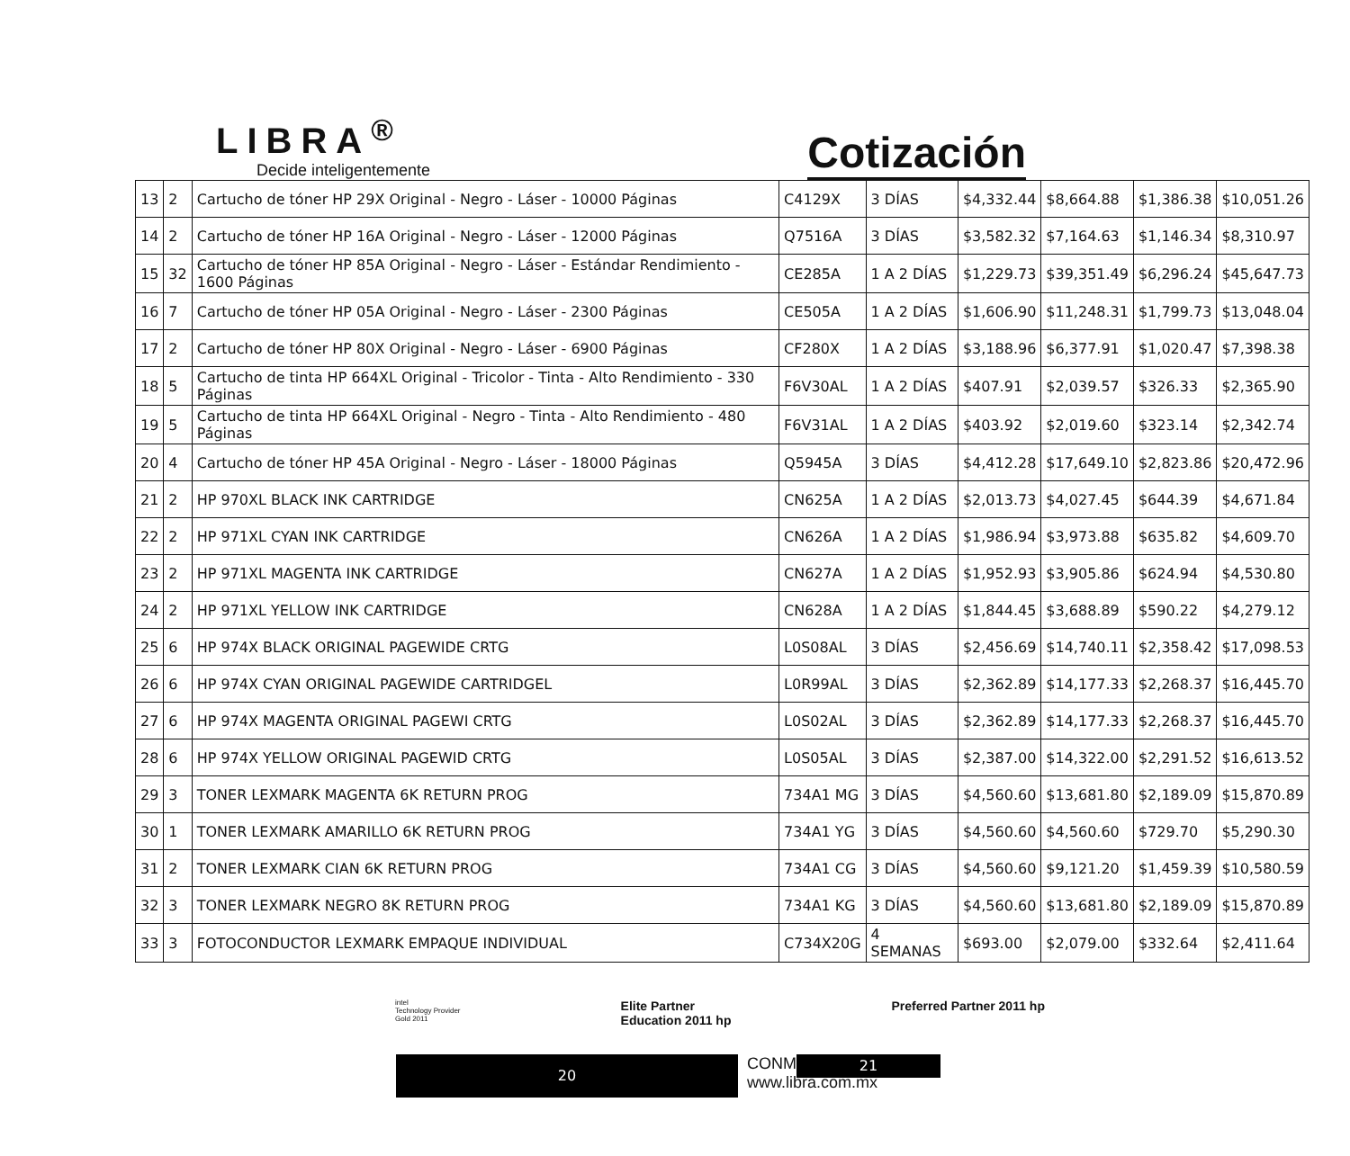LIBRA<sup>®</sup>
Decide inteligentemente
Cotización
| 13 | 2 | Cartucho de tóner HP 29X Original - Negro - Láser - 10000 Páginas | C4129X | 3 DÍAS | $4,332.44 | $8,664.88 | $1,386.38 | $10,051.26 |
| 14 | 2 | Cartucho de tóner HP 16A Original - Negro - Láser - 12000 Páginas | Q7516A | 3 DÍAS | $3,582.32 | $7,164.63 | $1,146.34 | $8,310.97 |
| 15 | 32 | Cartucho de tóner HP 85A Original - Negro - Láser - Estándar Rendimiento - 1600 Páginas | CE285A | 1 A 2 DÍAS | $1,229.73 | $39,351.49 | $6,296.24 | $45,647.73 |
| 16 | 7 | Cartucho de tóner HP 05A Original - Negro - Láser - 2300 Páginas | CE505A | 1 A 2 DÍAS | $1,606.90 | $11,248.31 | $1,799.73 | $13,048.04 |
| 17 | 2 | Cartucho de tóner HP 80X Original - Negro - Láser - 6900 Páginas | CF280X | 1 A 2 DÍAS | $3,188.96 | $6,377.91 | $1,020.47 | $7,398.38 |
| 18 | 5 | Cartucho de tinta HP 664XL Original - Tricolor - Tinta - Alto Rendimiento - 330 Páginas | F6V30AL | 1 A 2 DÍAS | $407.91 | $2,039.57 | $326.33 | $2,365.90 |
| 19 | 5 | Cartucho de tinta HP 664XL Original - Negro - Tinta - Alto Rendimiento - 480 Páginas | F6V31AL | 1 A 2 DÍAS | $403.92 | $2,019.60 | $323.14 | $2,342.74 |
| 20 | 4 | Cartucho de tóner HP 45A Original - Negro - Láser - 18000 Páginas | Q5945A | 3 DÍAS | $4,412.28 | $17,649.10 | $2,823.86 | $20,472.96 |
| 21 | 2 | HP 970XL BLACK INK CARTRIDGE | CN625A | 1 A 2 DÍAS | $2,013.73 | $4,027.45 | $644.39 | $4,671.84 |
| 22 | 2 | HP 971XL CYAN INK CARTRIDGE | CN626A | 1 A 2 DÍAS | $1,986.94 | $3,973.88 | $635.82 | $4,609.70 |
| 23 | 2 | HP 971XL MAGENTA INK CARTRIDGE | CN627A | 1 A 2 DÍAS | $1,952.93 | $3,905.86 | $624.94 | $4,530.80 |
| 24 | 2 | HP 971XL YELLOW INK CARTRIDGE | CN628A | 1 A 2 DÍAS | $1,844.45 | $3,688.89 | $590.22 | $4,279.12 |
| 25 | 6 | HP 974X BLACK ORIGINAL PAGEWIDE CRTG | L0S08AL | 3 DÍAS | $2,456.69 | $14,740.11 | $2,358.42 | $17,098.53 |
| 26 | 6 | HP 974X CYAN ORIGINAL PAGEWIDE CARTRIDGEL | L0R99AL | 3 DÍAS | $2,362.89 | $14,177.33 | $2,268.37 | $16,445.70 |
| 27 | 6 | HP 974X MAGENTA ORIGINAL PAGEWI CRTG | L0S02AL | 3 DÍAS | $2,362.89 | $14,177.33 | $2,268.37 | $16,445.70 |
| 28 | 6 | HP 974X YELLOW ORIGINAL PAGEWID CRTG | L0S05AL | 3 DÍAS | $2,387.00 | $14,322.00 | $2,291.52 | $16,613.52 |
| 29 | 3 | TONER LEXMARK MAGENTA 6K RETURN PROG | 734A1 MG | 3 DÍAS | $4,560.60 | $13,681.80 | $2,189.09 | $15,870.89 |
| 30 | 1 | TONER LEXMARK AMARILLO 6K RETURN PROG | 734A1 YG | 3 DÍAS | $4,560.60 | $4,560.60 | $729.70 | $5,290.30 |
| 31 | 2 | TONER LEXMARK CIAN 6K RETURN PROG | 734A1 CG | 3 DÍAS | $4,560.60 | $9,121.20 | $1,459.39 | $10,580.59 |
| 32 | 3 | TONER LEXMARK NEGRO 8K RETURN PROG | 734A1 KG | 3 DÍAS | $4,560.60 | $13,681.80 | $2,189.09 | $15,870.89 |
| 33 | 3 | FOTOCONDUCTOR LEXMARK EMPAQUE INDIVIDUAL | C734X20G | 4 SEMANAS | $693.00 | $2,079.00 | $332.64 | $2,411.64 |
intel
Technology Provider
Gold 2011
Elite Partner
Education 2011 hp
Preferred Partner 2011 hp
20
CONM.
www.libra.com.mx
21